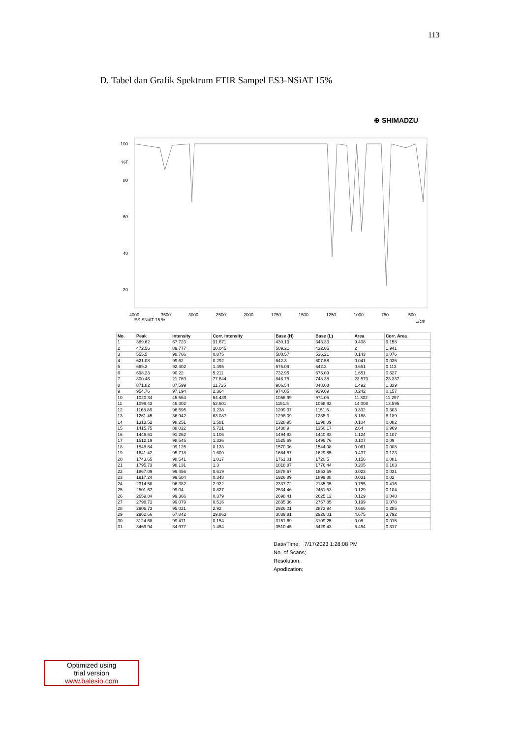113
D. Tabel dan Grafik Spektrum FTIR Sampel ES3-NSiAT 15%
⊕ SHIMADZU
100
%T
80
60
40
20
4000
3500
3000
2500
2000
1750
1500
1250
1000
750
500
ES.SNiAT 15 %
1/cm
| No. | Peak | Intensity | Corr. Intensity | Base (H) | Base (L) | Area | Corr. Area |
| --- | --- | --- | --- | --- | --- | --- | --- |
| 1 | 389.62 | 67.723 | 31.671 | 430.13 | 343.33 | 9.408 | 9.158 |
| 2 | 472.56 | 89.777 | 10.045 | 509.21 | 432.05 | 2 | 1.941 |
| 3 | 555.5 | 98.766 | 0.875 | 580.57 | 536.21 | 0.143 | 0.076 |
| 4 | 621.08 | 99.62 | 0.292 | 642.3 | 607.58 | 0.041 | 0.035 |
| 5 | 669.3 | 92.402 | 1.495 | 675.09 | 642.3 | 0.651 | 0.113 |
| 6 | 698.23 | 90.22 | 5.211 | 732.95 | 675.09 | 1.651 | 0.627 |
| 7 | 800.46 | 21.769 | 77.644 | 846.75 | 748.38 | 23.579 | 23.337 |
| 8 | 871.82 | 87.599 | 11.725 | 906.54 | 848.68 | 1.492 | 1.339 |
| 9 | 954.76 | 97.194 | 2.364 | 974.05 | 929.69 | 0.242 | 0.157 |
| 10 | 1020.34 | 45.564 | 54.489 | 1056.99 | 974.05 | 11.302 | 11.297 |
| 11 | 1099.43 | 46.302 | 52.601 | 1151.5 | 1058.92 | 14.008 | 13.595 |
| 12 | 1168.86 | 96.595 | 3.238 | 1209.37 | 1151.5 | 0.332 | 0.303 |
| 13 | 1261.45 | 36.942 | 63.087 | 1298.09 | 1238.3 | 8.188 | 8.189 |
| 14 | 1313.52 | 98.251 | 1.581 | 1328.95 | 1298.09 | 0.104 | 0.082 |
| 15 | 1415.75 | 88.022 | 5.721 | 1438.9 | 1350.17 | 2.64 | 0.969 |
| 16 | 1446.61 | 91.262 | 1.106 | 1494.83 | 1440.83 | 1.124 | 0.107 |
| 17 | 1512.19 | 98.545 | 1.336 | 1525.69 | 1496.76 | 0.107 | 0.09 |
| 18 | 1548.84 | 99.125 | 0.133 | 1570.06 | 1544.98 | 0.061 | 0.008 |
| 19 | 1641.42 | 95.718 | 1.609 | 1664.57 | 1629.85 | 0.437 | 0.123 |
| 20 | 1743.65 | 98.541 | 1.017 | 1761.01 | 1720.5 | 0.156 | 0.081 |
| 21 | 1795.73 | 98.131 | 1.3 | 1818.87 | 1776.44 | 0.205 | 0.103 |
| 22 | 1867.09 | 99.456 | 0.619 | 1878.67 | 1853.59 | 0.023 | 0.031 |
| 23 | 1917.24 | 99.504 | 0.348 | 1926.89 | 1899.88 | 0.031 | 0.02 |
| 24 | 2314.58 | 96.382 | 2.922 | 2337.72 | 2185.35 | 0.755 | 0.416 |
| 25 | 2501.67 | 99.04 | 0.827 | 2534.46 | 2451.53 | 0.129 | 0.104 |
| 26 | 2659.84 | 99.366 | 0.379 | 2698.41 | 2625.12 | 0.129 | 0.048 |
| 27 | 2798.71 | 99.079 | 0.516 | 2835.36 | 2767.85 | 0.199 | 0.078 |
| 28 | 2906.73 | 95.021 | 2.92 | 2926.01 | 2873.94 | 0.666 | 0.285 |
| 29 | 2962.66 | 67.842 | 29.863 | 3039.81 | 2926.01 | 4.675 | 3.792 |
| 30 | 3124.68 | 99.471 | 0.154 | 3151.69 | 3109.25 | 0.08 | 0.015 |
| 31 | 3469.94 | 84.977 | 1.454 | 3510.45 | 3429.43 | 5.454 | 0.317 |
Date/Time; 7/17/2023 1:28:08 PM
No. of Scans;
Resolution;
Apodization;
Optimized using
trial version
www.balesio.com